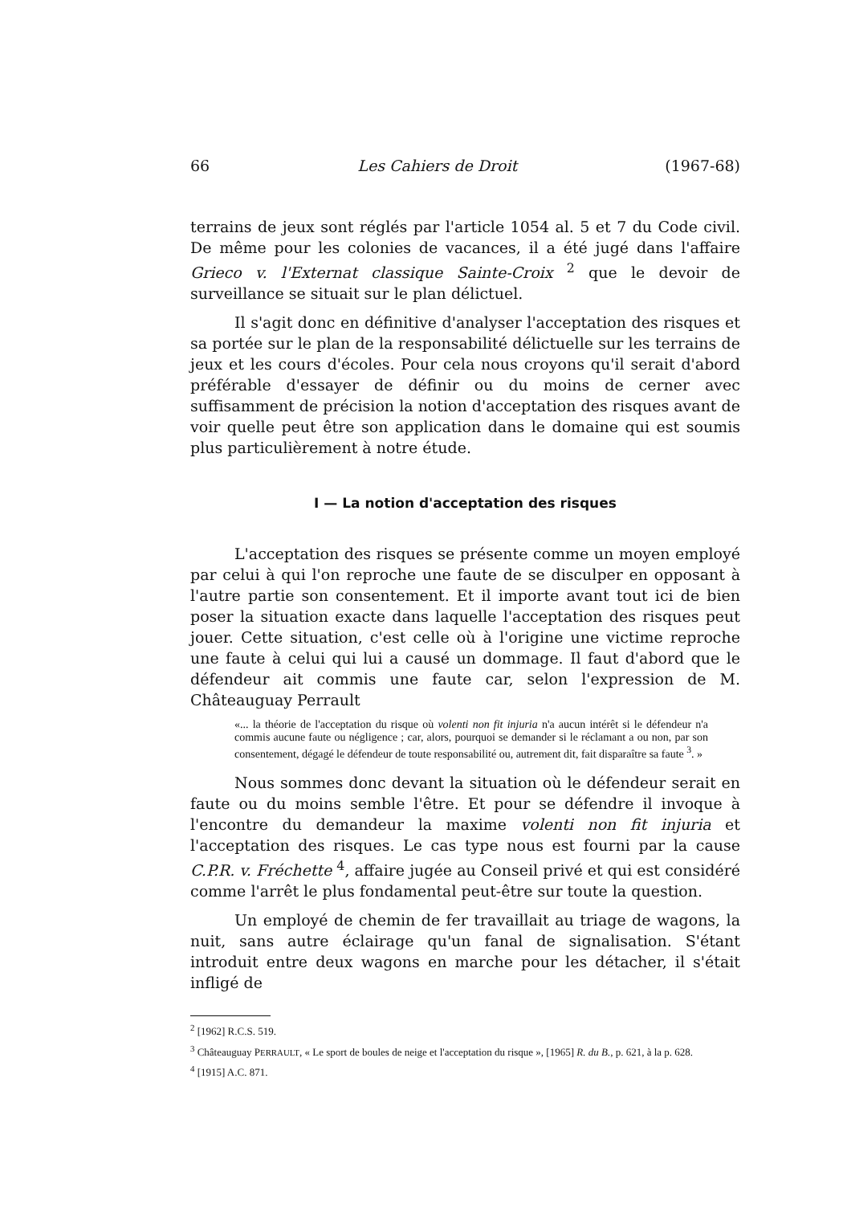66 Les Cahiers de Droit (1967-68)
terrains de jeux sont réglés par l'article 1054 al. 5 et 7 du Code civil. De même pour les colonies de vacances, il a été jugé dans l'affaire Grieco v. l'Externat classique Sainte-Croix <sup>2</sup> que le devoir de surveillance se situait sur le plan délictuel.
Il s'agit donc en définitive d'analyser l'acceptation des risques et sa portée sur le plan de la responsabilité délictuelle sur les terrains de jeux et les cours d'écoles. Pour cela nous croyons qu'il serait d'abord préférable d'essayer de définir ou du moins de cerner avec suffisamment de précision la notion d'acceptation des risques avant de voir quelle peut être son application dans le domaine qui est soumis plus particulièrement à notre étude.
I — La notion d'acceptation des risques
L'acceptation des risques se présente comme un moyen employé par celui à qui l'on reproche une faute de se disculper en opposant à l'autre partie son consentement. Et il importe avant tout ici de bien poser la situation exacte dans laquelle l'acceptation des risques peut jouer. Cette situation, c'est celle où à l'origine une victime reproche une faute à celui qui lui a causé un dommage. Il faut d'abord que le défendeur ait commis une faute car, selon l'expression de M. Châteauguay Perrault
«... la théorie de l'acceptation du risque où volenti non fit injuria n'a aucun intérêt si le défendeur n'a commis aucune faute ou négligence ; car, alors, pourquoi se demander si le réclamant a ou non, par son consentement, dégagé le défendeur de toute responsabilité ou, autrement dit, fait disparaître sa faute <sup>3</sup>. »
Nous sommes donc devant la situation où le défendeur serait en faute ou du moins semble l'être. Et pour se défendre il invoque à l'encontre du demandeur la maxime volenti non fit injuria et l'acceptation des risques. Le cas type nous est fourni par la cause C.P.R. v. Fréchette <sup>4</sup>, affaire jugée au Conseil privé et qui est considéré comme l'arrêt le plus fondamental peut-être sur toute la question.
Un employé de chemin de fer travaillait au triage de wagons, la nuit, sans autre éclairage qu'un fanal de signalisation. S'étant introduit entre deux wagons en marche pour les détacher, il s'était infligé de
<sup>2</sup> [1962] R.C.S. 519.
<sup>3</sup> Châteauguay PERRAULT, « Le sport de boules de neige et l'acceptation du risque », [1965] R. du B., p. 621, à la p. 628.
<sup>4</sup> [1915] A.C. 871.